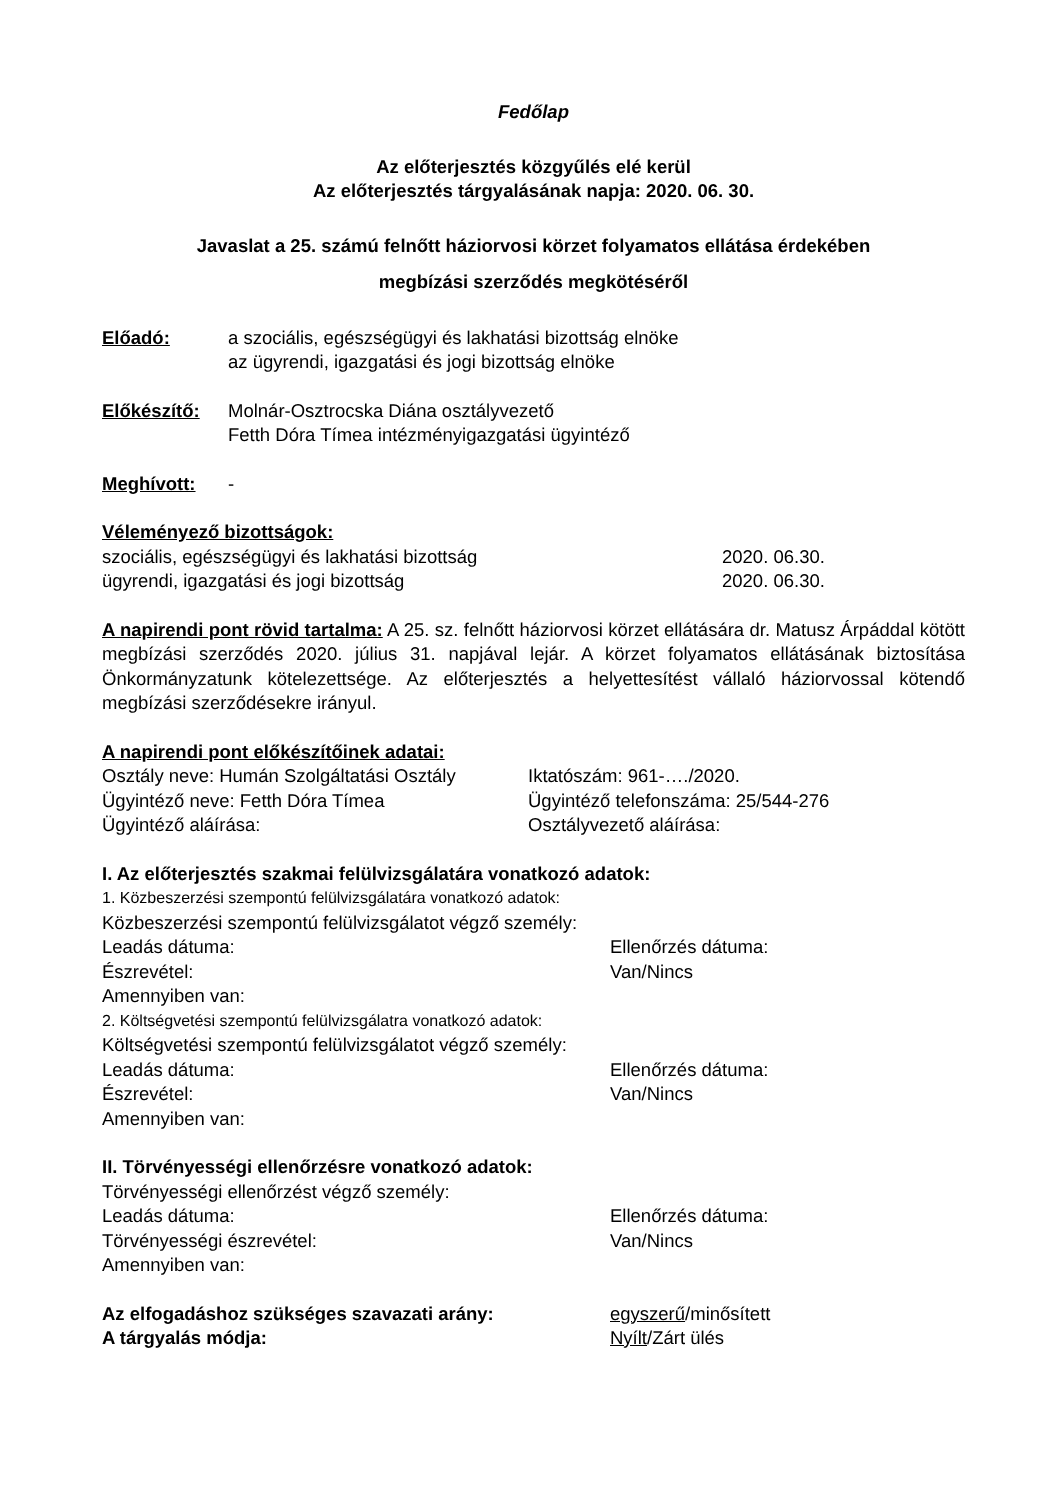Fedőlap
Az előterjesztés közgyűlés elé kerül
Az előterjesztés tárgyalásának napja: 2020. 06. 30.
Javaslat a 25. számú felnőtt háziorvosi körzet folyamatos ellátása érdekében
megbízási szerződés megkötéséről
Előadó: a szociális, egészségügyi és lakhatási bizottság elnöke
az ügyrendi, igazgatási és jogi bizottság elnöke
Előkészítő: Molnár-Osztrocska Diána osztályvezető
Fetth Dóra Tímea intézményigazgatási ügyintéző
Meghívott: -
Véleményező bizottságok:
szociális, egészségügyi és lakhatási bizottság
2020. 06.30.
ügyrendi, igazgatási és jogi bizottság
2020. 06.30.
A napirendi pont rövid tartalma: A 25. sz. felnőtt háziorvosi körzet ellátására dr. Matusz Árpáddal kötött megbízási szerződés 2020. július 31. napjával lejár. A körzet folyamatos ellátásának biztosítása Önkormányzatunk kötelezettsége. Az előterjesztés a helyettesítést vállaló háziorvossal kötendő megbízási szerződésekre irányul.
A napirendi pont előkészítőinek adatai:
Osztály neve: Humán Szolgáltatási Osztály
Iktatószám: 961-…./2020.
Ügyintéző neve: Fetth Dóra Tímea
Ügyintéző telefonszáma: 25/544-276
Ügyintéző aláírása:
Osztályvezető aláírása:
I. Az előterjesztés szakmai felülvizsgálatára vonatkozó adatok:
1. Közbeszerzési szempontú felülvizsgálatára vonatkozó adatok:
Közbeszerzési szempontú felülvizsgálatot végző személy:
Leadás dátuma:
Ellenőrzés dátuma:
Észrevétel:
Van/Nincs
Amennyiben van:
2. Költségvetési szempontú felülvizsgálatra vonatkozó adatok:
Költségvetési szempontú felülvizsgálatot végző személy:
Leadás dátuma:
Ellenőrzés dátuma:
Észrevétel:
Van/Nincs
Amennyiben van:
II. Törvényességi ellenőrzésre vonatkozó adatok:
Törvényességi ellenőrzést végző személy:
Leadás dátuma:
Ellenőrzés dátuma:
Törvényességi észrevétel:
Van/Nincs
Amennyiben van:
Az elfogadáshoz szükséges szavazati arány:
egyszerű/minősített
A tárgyalás módja:
Nyílt/Zárt ülés